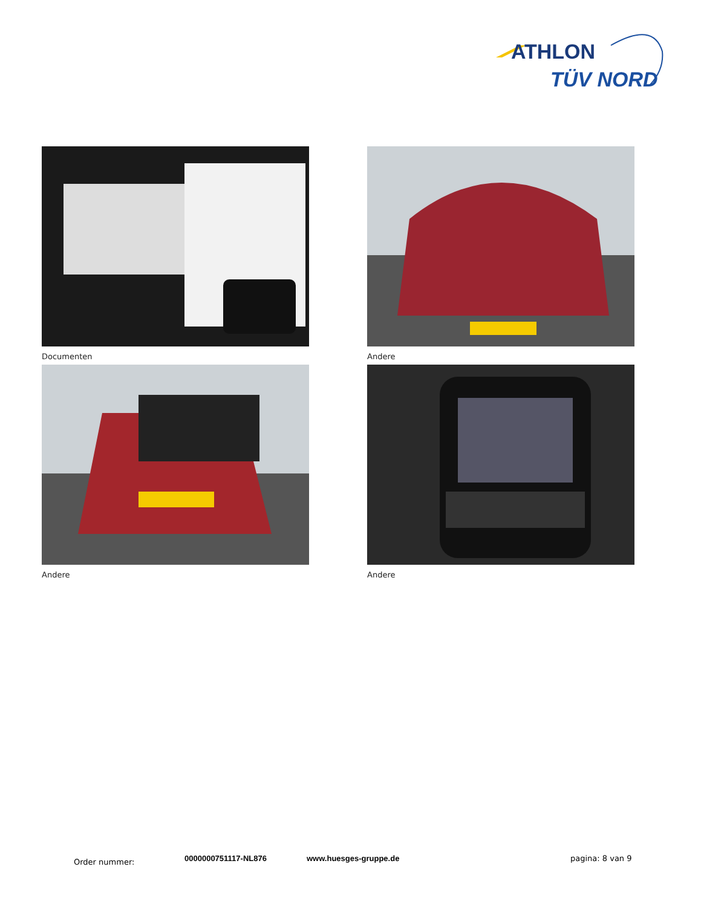ATHLON
TÜV NORD
Documenten
Andere
Andere
Andere
Order nummer: 0000000751117-NL876 www.huesges-gruppe.de pagina: 8 van 9